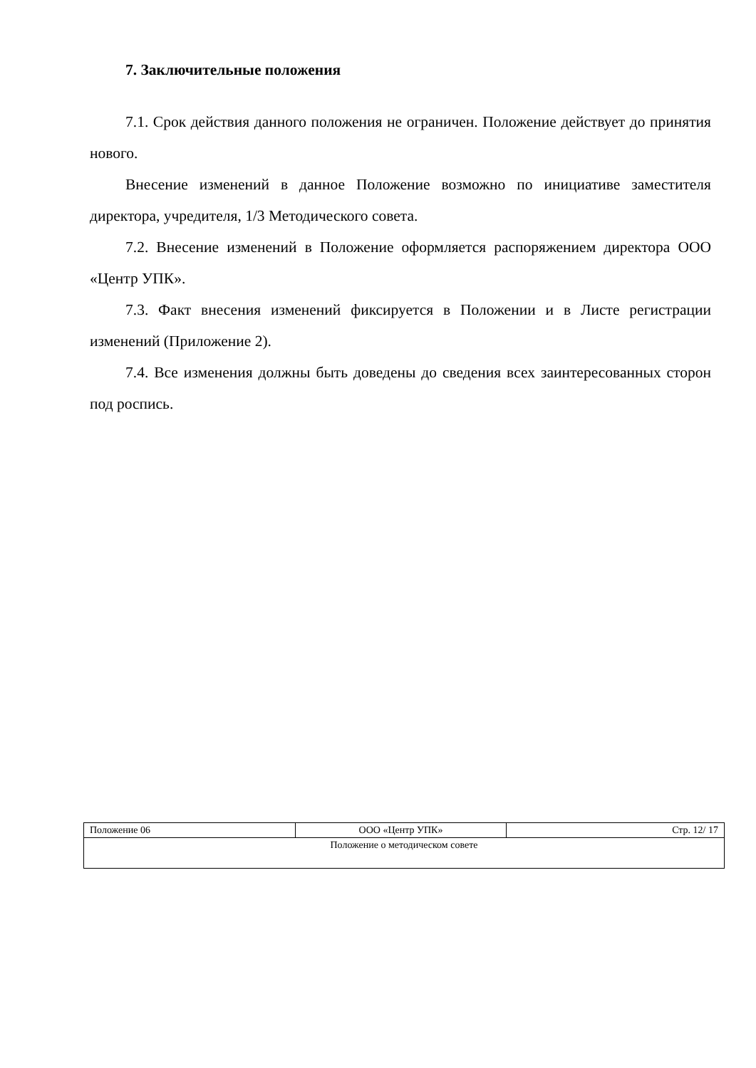7. Заключительные положения
7.1. Срок действия данного положения не ограничен. Положение действует до принятия нового.
Внесение изменений в данное Положение возможно по инициативе заместителя директора, учредителя, 1/3 Методического совета.
7.2. Внесение изменений в Положение оформляется распоряжением директора ООО «Центр УПК».
7.3. Факт внесения изменений фиксируется в Положении и в Листе регистрации изменений (Приложение 2).
7.4. Все изменения должны быть доведены до сведения всех заинтересованных сторон под роспись.
| Положение 06 | ООО «Центр УПК» | Стр. 12/ 17 |
| Положение о методическом совете | | |